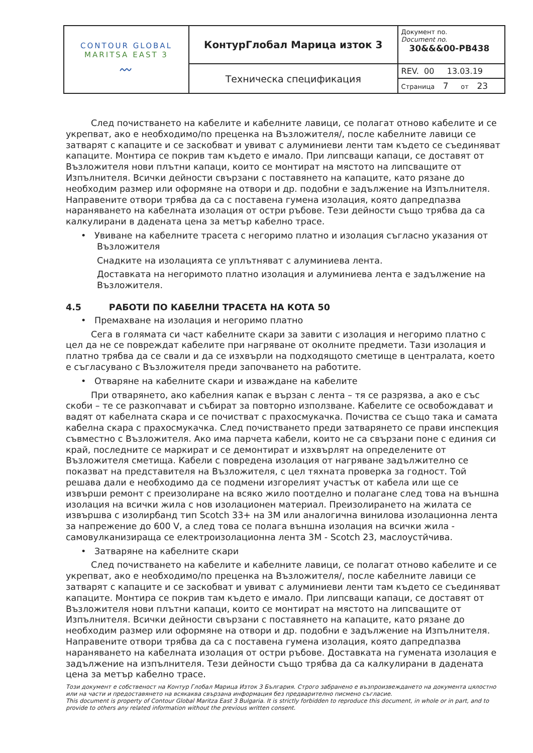| CONTOUR GLOBAL MARITSA EAST 3 〰 | КонтурГлобал Марица изток 3 | Документ no. Document no. 30&&&00-PB438 |
| | Техническа спецификация | REV. 00 13.03.19 |
| | | Страница 7 от 23 |
След почистването на кабелите и кабелните лавици, се полагат отново кабелите и се укрепват, ако е необходимо/по преценка на Възложителя/, после кабелните лавици се затварят с капаците и се заскобват и увиват с алуминиеви ленти там където се съединяват капаците. Монтира се покрив там където е имало. При липсващи капаци, се доставят от Възложителя нови плътни капаци, които се монтират на мястото на липсващите от Изпълнителя. Всички дейности свързани с поставянето на капаците, като рязане до необходим размер или оформяне на отвори и др. подобни е задължение на Изпълнителя. Направените отвори трябва да са с поставена гумена изолация, която дапредпазва нараняването на кабелната изолация от остри ръбове. Тези дейности също трябва да са калкулирани в дадената цена за метър кабелно трасе.
• Увиване на кабелните трасета с негоримо платно и изолация съгласно указания от Възложителя
Снадките на изолацията се уплътняват с алуминиева лента.
Доставката на негоримото платно изолация и алуминиева лента е задължение на Възложителя.
4.5 РАБОТИ ПО КАБЕЛНИ ТРАСЕТА НА КОТА 50
• Премахване на изолация и негоримо платно
Сега в голямата си част кабелните скари за завити с изолация и негоримо платно с цел да не се повреждат кабелите при нагряване от околните предмети. Тази изолация и платно трябва да се свали и да се изхвърли на подходящото сметище в централата, което е съгласувано с Възложителя преди започването на работите.
• Отваряне на кабелните скари и изваждане на кабелите
При отварянето, ако кабелния капак е вързан с лента – тя се разрязва, а ако е със скоби – те се разкопчават и събират за повторно използване. Кабелите се освобождават и вадят от кабелната скара и се почистват с прахосмукачка. Почиства се също така и самата кабелна скара с прахосмукачка. След почистването преди затварянето се прави инспекция съвместно с Възложителя. Ако има парчета кабели, които не са свързани поне с единия си край, последните се маркират и се демонтират и изхвърлят на определените от Възложителя сметища. Кабели с повредена изолация от нагряване задължително се показват на представителя на Възложителя, с цел тяхната проверка за годност. Той решава дали е необходимо да се подмени изгорелият участък от кабела или ще се извърши ремонт с преизолиране на всяко жило поотделно и полагане след това на външна изолация на всички жила с нов изолационен материал. Преизолирането на жилата се извършва с изолирбанд тип Scotch 33+ на 3M или аналогична винилова изолационна лента за напрежение до 600 V, а след това се полага външна изолация на всички жила - самовулканизираща се електроизолационна лента 3M - Scotch 23, маслоустйчива.
• Затваряне на кабелните скари
След почистването на кабелите и кабелните лавици, се полагат отново кабелите и се укрепват, ако е необходимо/по преценка на Възложителя/, после кабелните лавици се затварят с капаците и се заскобват и увиват с алуминиеви ленти там където се съединяват капаците. Монтира се покрив там където е имало. При липсващи капаци, се доставят от Възложителя нови плътни капаци, които се монтират на мястото на липсващите от Изпълнителя. Всички дейности свързани с поставянето на капаците, като рязане до необходим размер или оформяне на отвори и др. подобни е задължение на Изпълнителя. Направените отвори трябва да са с поставена гумена изолация, която дапредпазва нараняването на кабелната изолация от остри ръбове. Доставката на гумената изолация е задължение на изпълнителя. Тези дейности също трябва да са калкулирани в дадената цена за метър кабелно трасе.
Този документ е собственост на Контур Глобал Марица Изток 3 България. Строго забранено е възпроизвеждането на документа цялостно или на части и предоставянето на всякаква свързана информация без предварително писмено съгласие.
This document is property of Contour Global Maritza East 3 Bulgaria. It is strictly forbidden to reproduce this document, in whole or in part, and to provide to others any related information without the previous written consent.